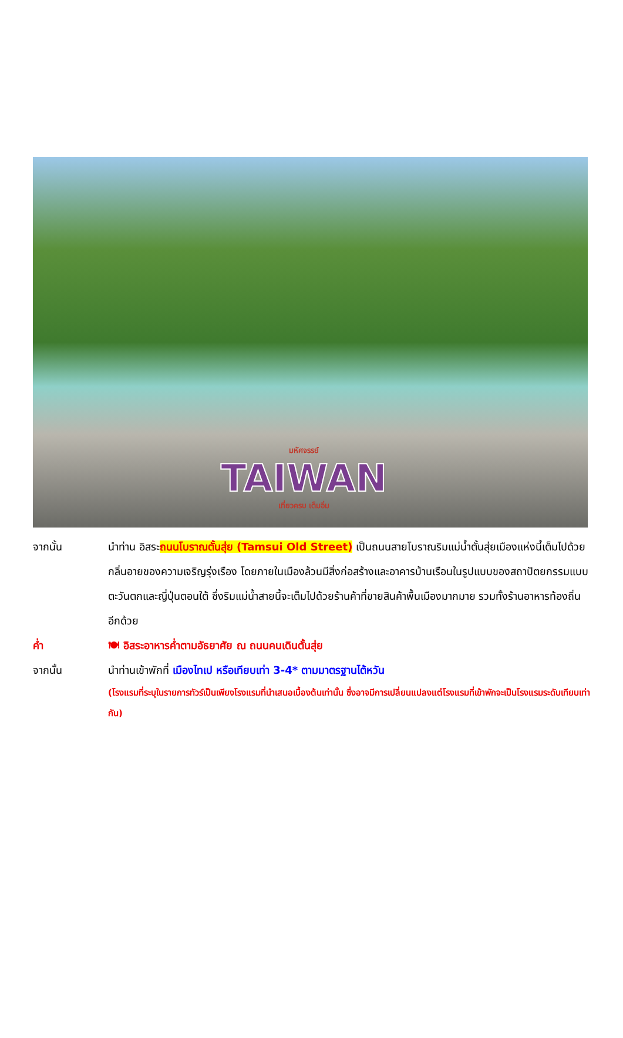มหัศจรรย์
TAIWAN
เที่ยวครบ เต็มอิ่ม
จากนั้น นำท่าน อิสระถนนโบราณตั้นสุ่ย (Tamsui Old Street) เป็นถนนสายโบราณริมแม่น้ำตั้นสุ่ยเมืองแห่งนี้เต็มไปด้วยกลิ่นอายของความเจริญรุ่งเรือง โดยภายในเมืองล้วนมีสิ่งก่อสร้างและอาคารบ้านเรือนในรูปแบบของสถาปัตยกรรมแบบตะวันตกและญี่ปุ่นตอนใต้ ซึ่งริมแม่น้ำสายนี้จะเต็มไปด้วยร้านค้าที่ขายสินค้าพื้นเมืองมากมาย รวมทั้งร้านอาหารท้องถิ่นอีกด้วย
ค่ำ 🍽 อิสระอาหารค่ำตามอัธยาศัย ณ ถนนคนเดินตั้นสุ่ย
จากนั้น นำท่านเข้าพักที่ เมืองไทเป หรือเทียบเท่า 3-4* ตามมาตรฐานไต้หวัน
(โรงแรมที่ระบุในรายการทัวร์เป็นเพียงโรงแรมที่นำเสนอเบื้องต้นเท่านั้น ซึ่งอาจมีการเปลี่ยนแปลงแต่โรงแรมที่เข้าพักจะเป็นโรงแรมระดับเทียบเท่ากัน)